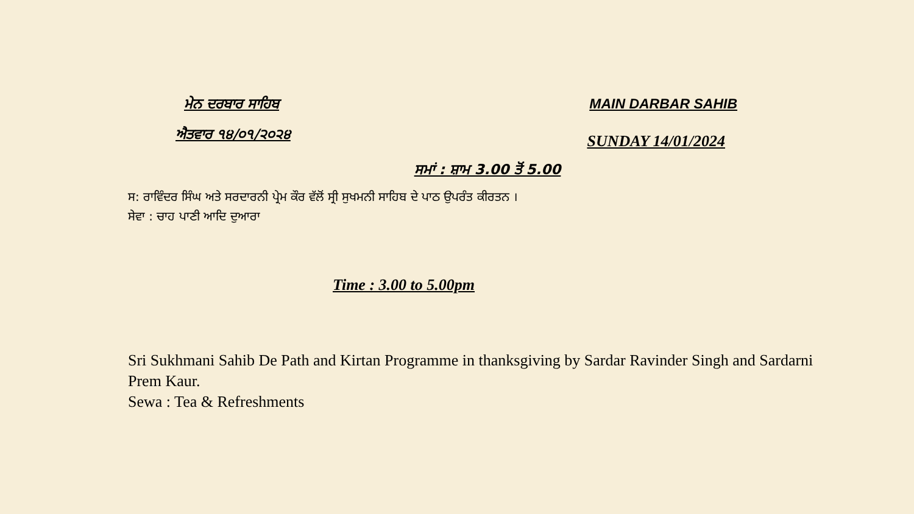ਮੇਨ ਦਰਬਾਰ ਸਾਹਿਬ MAIN DARBAR SAHIB
ਐਤਵਾਰ ੧੪/੦੧/੨੦੨੪
SUNDAY 14/01/2024
ਸਮਾਂ : ਸ਼ਾਮ 3.00 ਤੋਂ 5.00
ਸ: ਰਾਵਿੰਦਰ ਸਿੰਘ ਅਤੇ ਸਰਦਾਰਨੀ ਪ੍ਰੇਮ ਕੌਰ ਵੱਲੋਂ ਸ੍ਰੀ ਸੁਖਮਨੀ ਸਾਹਿਬ ਦੇ ਪਾਠ ਉਪਰੰਤ ਕੀਰਤਨ ।
ਸੇਵਾ : ਚਾਹ ਪਾਣੀ ਆਦਿ ਦੁਆਰਾ
Time : 3.00 to 5.00pm
Sri Sukhmani Sahib De Path and Kirtan Programme in thanksgiving by Sardar Ravinder Singh and Sardarni Prem Kaur.
Sewa : Tea & Refreshments